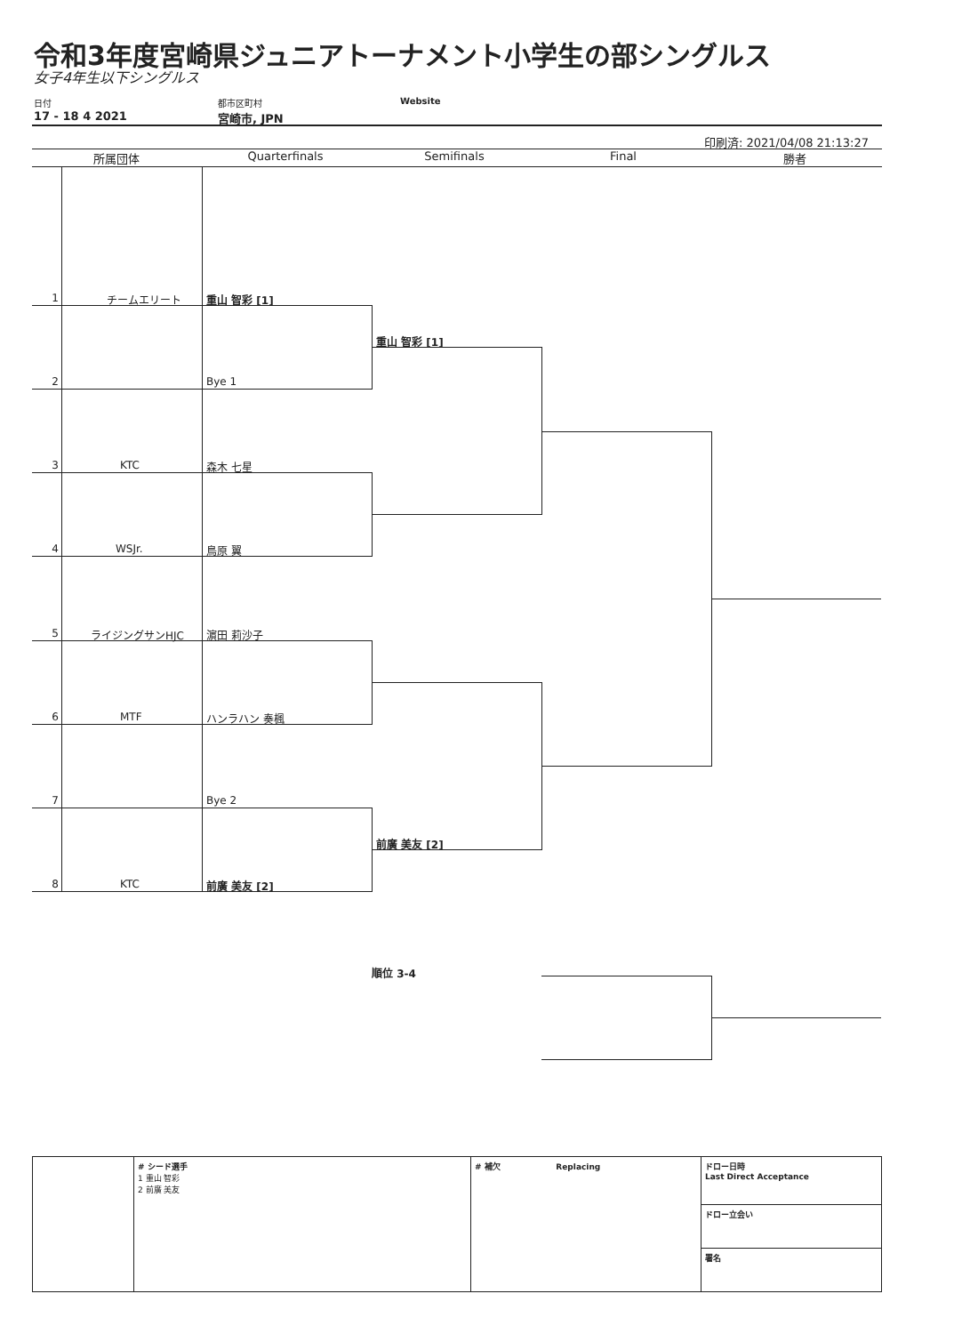令和3年度宮崎県ジュニアトーナメント小学生の部シングルス
女子4年生以下シングルス
日付
17 - 18 4 2021
都市区町村
宮崎市, JPN
Website
印刷済: 2021/04/08 21:13:27
所属団体 Quarterfinals Semifinals Final 勝者
1 チームエリート 重山 智彩 [1]
2 Bye 1
3 KTC 森木 七星
4 WSJr. 鳥原 翼
5 ライジングサンHJC 濵田 莉沙子
6 MTF ハンラハン 奏楓
7 Bye 2
8 KTC 前廣 美友 [2]
重山 智彩 [1]
前廣 美友 [2]
順位 3-4
| | # シード選手 1 重山 智彩 2 前廣 美友 | # 補欠 Replacing | ドロー日時 Last Direct Acceptance |
| | | | ドロー立会い |
| | | | 署名 |